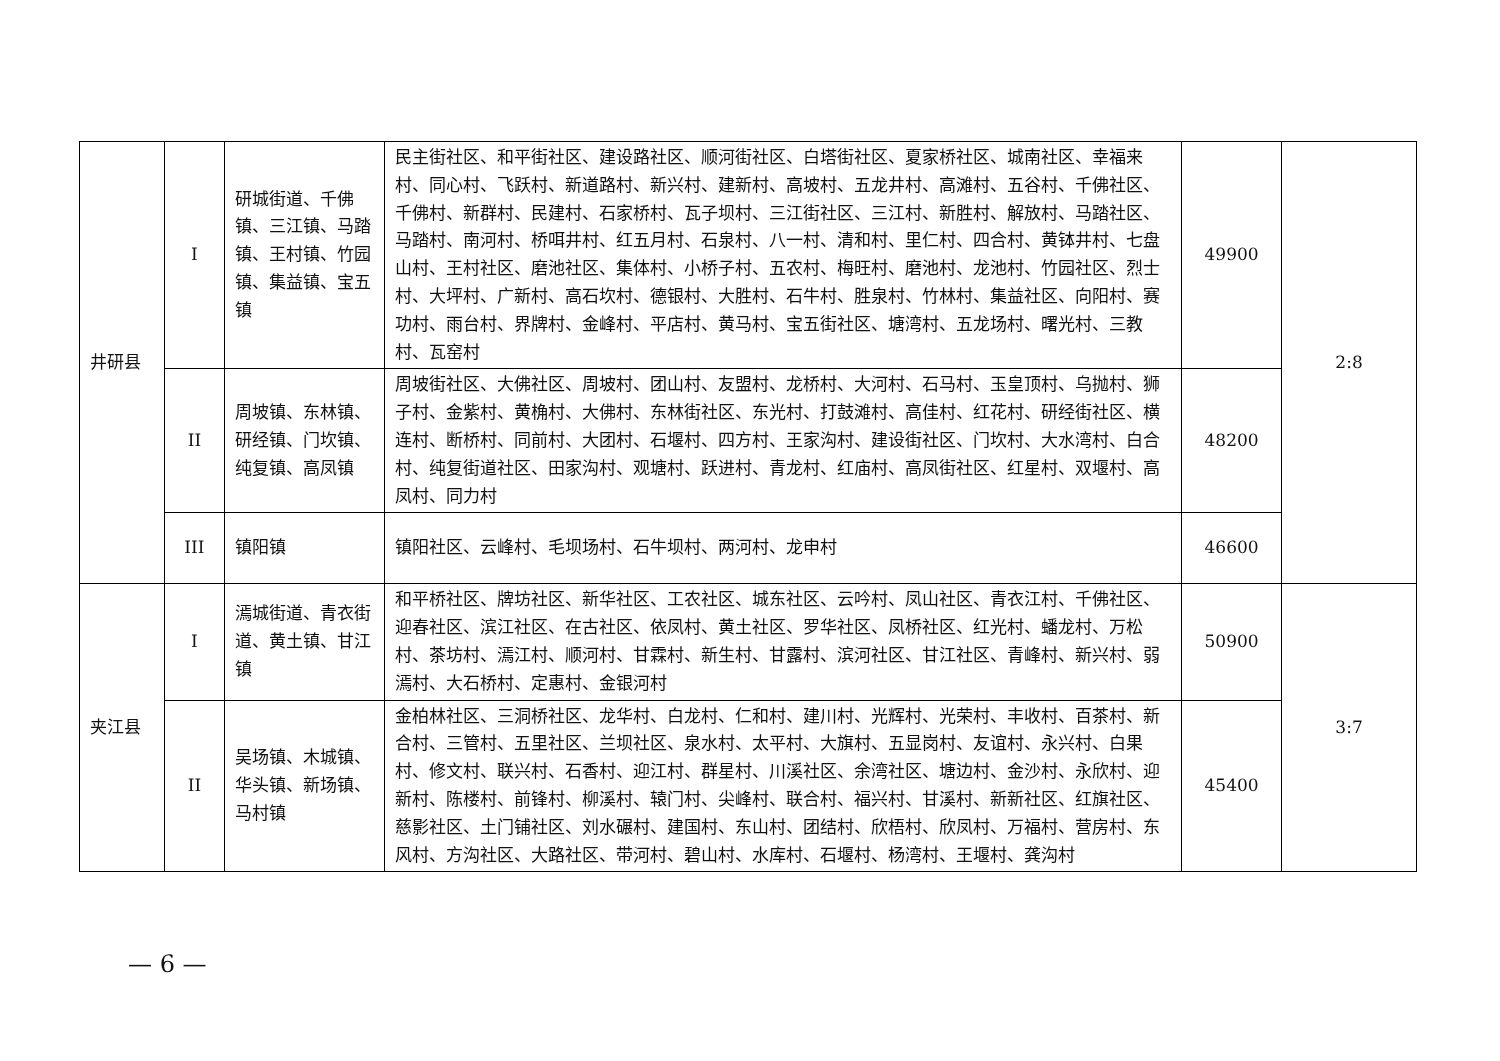| 井研县 | I | 研城街道、千佛镇、三江镇、马踏镇、王村镇、竹园镇、集益镇、宝五镇 | 民主街社区、和平街社区、建设路社区、顺河街社区、白塔街社区、夏家桥社区、城南社区、幸福来村、同心村、飞跃村、新道路村、新兴村、建新村、高坡村、五龙井村、高滩村、五谷村、千佛社区、千佛村、新群村、民建村、石家桥村、瓦子坝村、三江街社区、三江村、新胜村、解放村、马踏社区、马踏村、南河村、桥咡井村、红五月村、石泉村、八一村、清和村、里仁村、四合村、黄钵井村、七盘山村、王村社区、磨池社区、集体村、小桥子村、五农村、梅旺村、磨池村、龙池村、竹园社区、烈士村、大坪村、广新村、高石坎村、德银村、大胜村、石牛村、胜泉村、竹林村、集益社区、向阳村、赛功村、雨台村、界牌村、金峰村、平店村、黄马村、宝五街社区、塘湾村、五龙场村、曙光村、三教村、瓦窑村 | 49900 | 2:8 |
| | II | 周坡镇、东林镇、研经镇、门坎镇、纯复镇、高凤镇 | 周坡街社区、大佛社区、周坡村、团山村、友盟村、龙桥村、大河村、石马村、玉皇顶村、乌抛村、狮子村、金紫村、黄桷村、大佛村、东林街社区、东光村、打鼓滩村、高佳村、红花村、研经街社区、横连村、断桥村、同前村、大团村、石堰村、四方村、王家沟村、建设街社区、门坎村、大水湾村、白合村、纯复街道社区、田家沟村、观塘村、跃进村、青龙村、红庙村、高凤街社区、红星村、双堰村、高凤村、同力村 | 48200 | |
| | III | 镇阳镇 | 镇阳社区、云峰村、毛坝场村、石牛坝村、两河村、龙申村 | 46600 | |
| 夹江县 | I | 漹城街道、青衣街道、黄土镇、甘江镇 | 和平桥社区、牌坊社区、新华社区、工农社区、城东社区、云吟村、凤山社区、青衣江村、千佛社区、迎春社区、滨江社区、在古社区、依凤村、黄土社区、罗华社区、凤桥社区、红光村、蟠龙村、万松村、茶坊村、漹江村、顺河村、甘霖村、新生村、甘露村、滨河社区、甘江社区、青峰村、新兴村、弱漹村、大石桥村、定惠村、金银河村 | 50900 | 3:7 |
| | II | 吴场镇、木城镇、华头镇、新场镇、马村镇 | 金柏林社区、三洞桥社区、龙华村、白龙村、仁和村、建川村、光辉村、光荣村、丰收村、百茶村、新合村、三管村、五里社区、兰坝社区、泉水村、太平村、大旗村、五显岗村、友谊村、永兴村、白果村、修文村、联兴村、石香村、迎江村、群星村、川溪社区、余湾社区、塘边村、金沙村、永欣村、迎新村、陈楼村、前锋村、柳溪村、辕门村、尖峰村、联合村、福兴村、甘溪村、新新社区、红旗社区、慈影社区、土门铺社区、刘水碾村、建国村、东山村、团结村、欣梧村、欣凤村、万福村、营房村、东风村、方沟社区、大路社区、带河村、碧山村、水库村、石堰村、杨湾村、王堰村、龚沟村 | 45400 | |
— 6 —